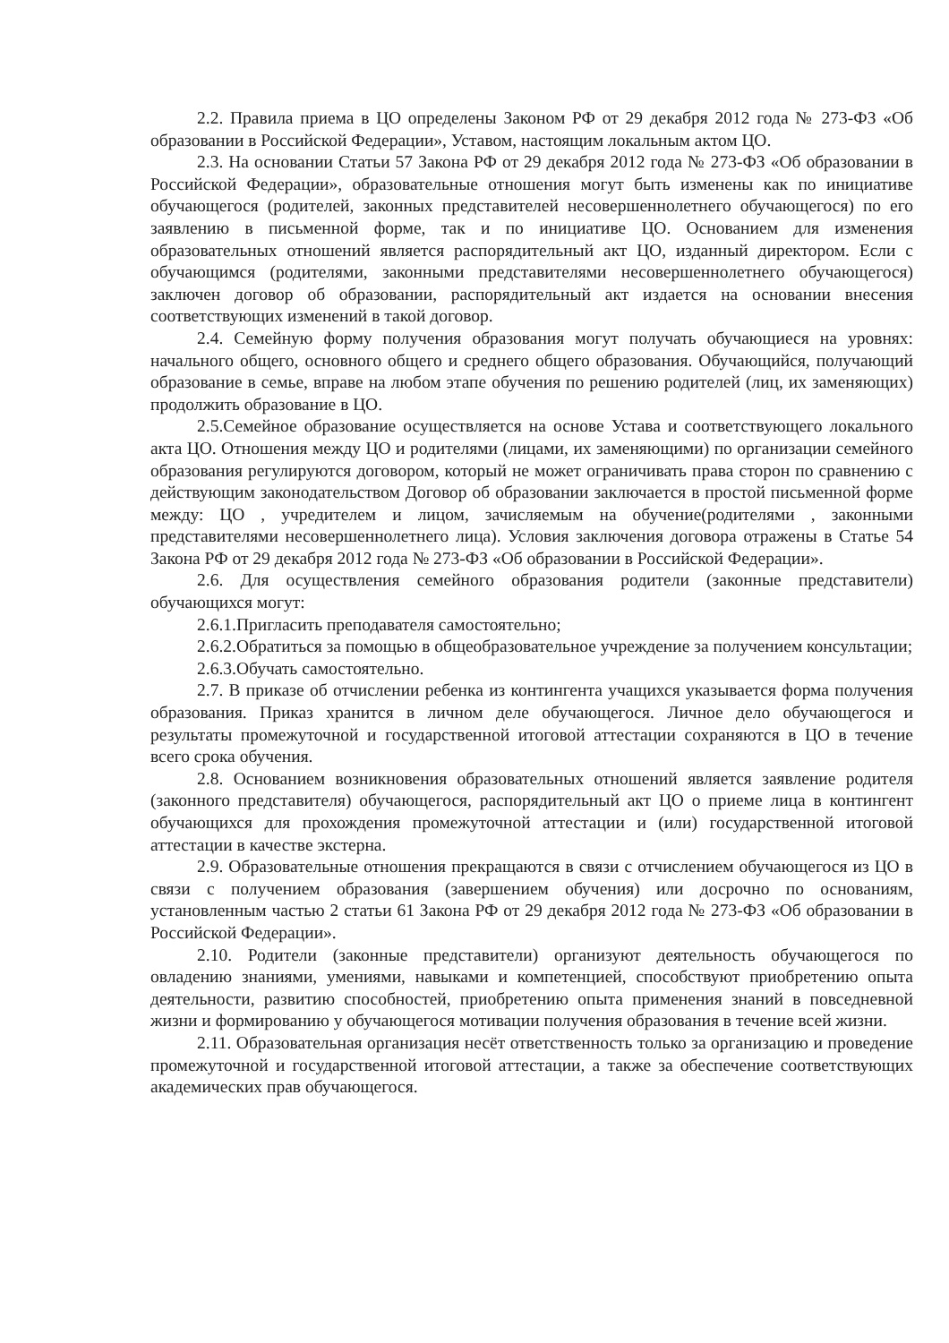2.2. Правила приема в ЦО определены Законом РФ от 29 декабря 2012 года № 273-ФЗ «Об образовании в Российской Федерации», Уставом, настоящим локальным актом ЦО.
2.3. На основании Статьи 57 Закона РФ от 29 декабря 2012 года № 273-ФЗ «Об образовании в Российской Федерации», образовательные отношения могут быть изменены как по инициативе обучающегося (родителей, законных представителей несовершеннолетнего обучающегося) по его заявлению в письменной форме, так и по инициативе ЦО. Основанием для изменения образовательных отношений является распорядительный акт ЦО, изданный директором. Если с обучающимся (родителями, законными представителями несовершеннолетнего обучающегося) заключен договор об образовании, распорядительный акт издается на основании внесения соответствующих изменений в такой договор.
2.4. Семейную форму получения образования могут получать обучающиеся на уровнях: начального общего, основного общего и среднего общего образования. Обучающийся, получающий образование в семье, вправе на любом этапе обучения по решению родителей (лиц, их заменяющих) продолжить образование в ЦО.
2.5.Семейное образование осуществляется на основе Устава и соответствующего локального акта ЦО. Отношения между ЦО и родителями (лицами, их заменяющими) по организации семейного образования регулируются договором, который не может ограничивать права сторон по сравнению с действующим законодательством Договор об образовании заключается в простой письменной форме между: ЦО , учредителем и лицом, зачисляемым на обучение(родителями , законными представителями несовершеннолетнего лица). Условия заключения договора отражены в Статье 54 Закона РФ от 29 декабря 2012 года № 273-ФЗ «Об образовании в Российской Федерации».
2.6. Для осуществления семейного образования родители (законные представители) обучающихся могут:
2.6.1.Пригласить преподавателя самостоятельно;
2.6.2.Обратиться за помощью в общеобразовательное учреждение за получением консультации;
2.6.3.Обучать самостоятельно.
2.7. В приказе об отчислении ребенка из контингента учащихся указывается форма получения образования. Приказ хранится в личном деле обучающегося. Личное дело обучающегося и результаты промежуточной и государственной итоговой аттестации сохраняются в ЦО в течение всего срока обучения.
2.8. Основанием возникновения образовательных отношений является заявление родителя (законного представителя) обучающегося, распорядительный акт ЦО о приеме лица в контингент обучающихся для прохождения промежуточной аттестации и (или) государственной итоговой аттестации в качестве экстерна.
2.9. Образовательные отношения прекращаются в связи с отчислением обучающегося из ЦО в связи с получением образования (завершением обучения) или досрочно по основаниям, установленным частью 2 статьи 61 Закона РФ от 29 декабря 2012 года № 273-ФЗ «Об образовании в Российской Федерации».
2.10. Родители (законные представители) организуют деятельность обучающегося по овладению знаниями, умениями, навыками и компетенцией, способствуют приобретению опыта деятельности, развитию способностей, приобретению опыта применения знаний в повседневной жизни и формированию у обучающегося мотивации получения образования в течение всей жизни.
2.11. Образовательная организация несёт ответственность только за организацию и проведение промежуточной и государственной итоговой аттестации, а также за обеспечение соответствующих академических прав обучающегося.